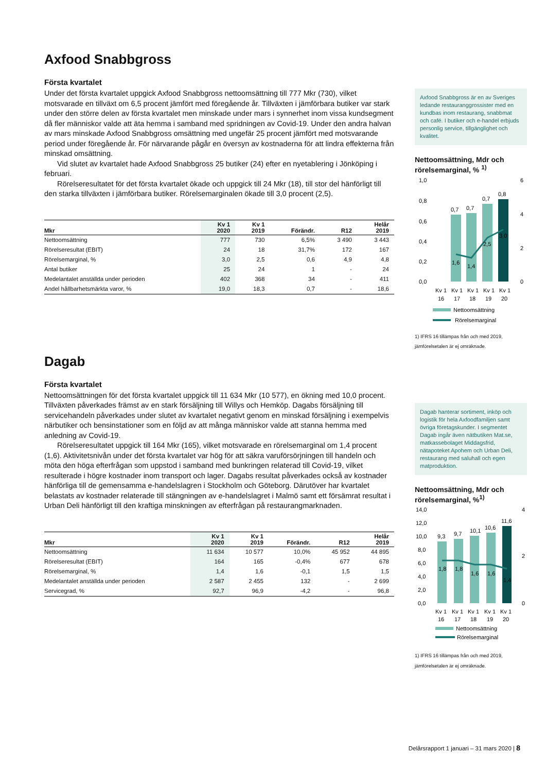Axfood Snabbgross
Första kvartalet
Under det första kvartalet uppgick Axfood Snabbgross nettoomsättning till 777 Mkr (730), vilket motsvarade en tillväxt om 6,5 procent jämfört med föregående år. Tillväxten i jämförbara butiker var stark under den större delen av första kvartalet men minskade under mars i synnerhet inom vissa kundsegment då fler människor valde att äta hemma i samband med spridningen av Covid-19. Under den andra halvan av mars minskade Axfood Snabbgross omsättning med ungefär 25 procent jämfört med motsvarande period under föregående år. För närvarande pågår en översyn av kostnaderna för att lindra effekterna från minskad omsättning.
Vid slutet av kvartalet hade Axfood Snabbgross 25 butiker (24) efter en nyetablering i Jönköping i februari.
Rörelseresultatet för det första kvartalet ökade och uppgick till 24 Mkr (18), till stor del hänförligt till den starka tillväxten i jämförbara butiker. Rörelsemarginalen ökade till 3,0 procent (2,5).
| Mkr | Kv 1 2020 | Kv 1 2019 | Förändr. | R12 | Helår 2019 |
| --- | --- | --- | --- | --- | --- |
| Nettoomsättning | 777 | 730 | 6,5% | 3 490 | 3 443 |
| Rörelseresultat (EBIT) | 24 | 18 | 31,7% | 172 | 167 |
| Rörelsemarginal, % | 3,0 | 2,5 | 0,6 | 4,9 | 4,8 |
| Antal butiker | 25 | 24 | 1 | - | 24 |
| Medelantalet anställda under perioden | 402 | 368 | 34 | - | 411 |
| Andel hållbarhetsmärkta varor, % | 19,0 | 18,3 | 0,7 | - | 18,6 |
Dagab
Första kvartalet
Nettoomsättningen för det första kvartalet uppgick till 11 634 Mkr (10 577), en ökning med 10,0 procent. Tillväxten påverkades främst av en stark försäljning till Willys och Hemköp. Dagabs försäljning till servicehandeln påverkades under slutet av kvartalet negativt genom en minskad försäljning i exempelvis närbutiker och bensinstationer som en följd av att många människor valde att stanna hemma med anledning av Covid-19.
Rörelseresultatet uppgick till 164 Mkr (165), vilket motsvarade en rörelsemarginal om 1,4 procent (1,6). Aktivitetsnivån under det första kvartalet var hög för att säkra varuförsörjningen till handeln och möta den höga efterfrågan som uppstod i samband med bunkringen relaterad till Covid-19, vilket resulterade i högre kostnader inom transport och lager. Dagabs resultat påverkades också av kostnader hänförliga till de gemensamma e-handelslagren i Stockholm och Göteborg. Därutöver har kvartalet belastats av kostnader relaterade till stängningen av e-handelslagret i Malmö samt ett försämrat resultat i Urban Deli hänförligt till den kraftiga minskningen av efterfrågan på restaurangmarknaden.
| Mkr | Kv 1 2020 | Kv 1 2019 | Förändr. | R12 | Helår 2019 |
| --- | --- | --- | --- | --- | --- |
| Nettoomsättning | 11 634 | 10 577 | 10,0% | 45 952 | 44 895 |
| Rörelseresultat (EBIT) | 164 | 165 | -0,4% | 677 | 678 |
| Rörelsemarginal, % | 1,4 | 1,6 | -0,1 | 1,5 | 1,5 |
| Medelantalet anställda under perioden | 2 587 | 2 455 | 132 | - | 2 699 |
| Servicegrad, % | 92,7 | 96,9 | -4,2 | - | 96,8 |
Axfood Snabbgross är en av Sveriges ledande restauranggrossister med en kundbas inom restaurang, snabbmat och café. I butiker och e-handel erbjuds personlig service, tillgänglighet och kvalitet.
Nettoomsättning, Mdr och rörelsemarginal, % <sup>1)</sup>
1,0
0,8
0,6
0,4
0,2
0,0
6
4
2
0
0,7
0,7
0,7
0,8
1,6
1,4
2,5
3,0
Kv 1
Kv 1
Kv 1
Kv 1
Kv 1
16
17
18
19
20
Nettoomsättning
Rörelsemarginal
1) IFRS 16 tillämpas från och med 2019, jämförelsetalen är ej omräknade.
Dagab hanterar sortiment, inköp och logistik för hela Axfoodfamiljen samt övriga företagskunder. I segmentet Dagab ingår även nätbutiken Mat.se, matkassebolaget Middagsfrid, nätapoteket Apohem och Urban Deli, restaurang med saluhall och egen matproduktion.
Nettoomsättning, Mdr och rörelsemarginal, %<sup>1)</sup>
14,0
12,0
10,0
8,0
6,0
4,0
2,0
0,0
4
2
0
9,3
9,7
10,1
10,6
11,6
1,8
1,8
1,6
1,6
1,4
Kv 1
Kv 1
Kv 1
Kv 1
Kv 1
16
17
18
19
20
Nettoomsättning
Rörelsemarginal
1) IFRS 16 tillämpas från och med 2019, jämförelsetalen är ej omräknade.
Delårsrapport 1 januari – 31 mars 2020 | 8